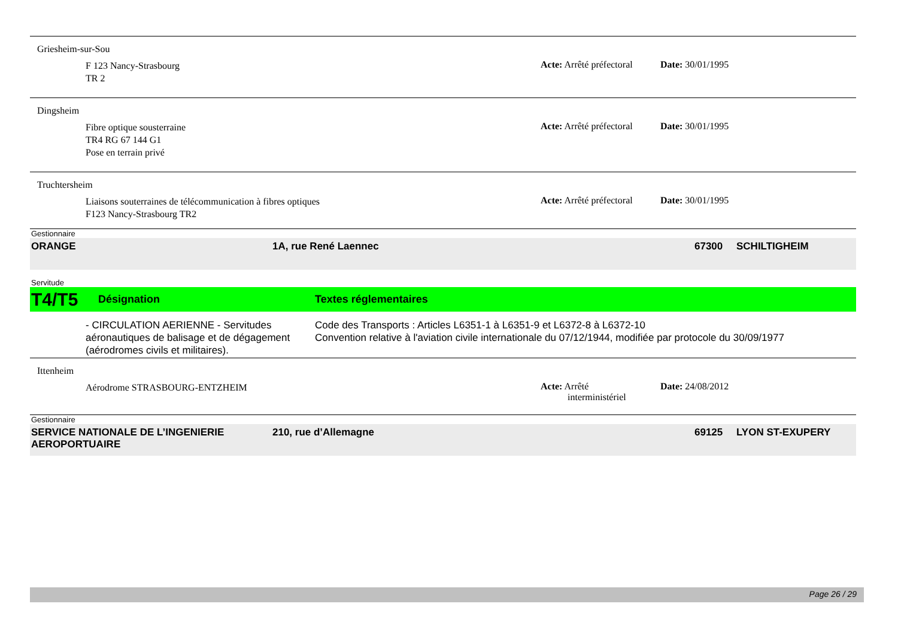Griesheim-sur-Sou
F 123 Nancy-Strasbourg
TR 2
Acte: Arrêté préfectoral
Date: 30/01/1995
Dingsheim
Fibre optique sousterraine
TR4 RG 67 144 G1
Pose en terrain privé
Acte: Arrêté préfectoral
Date: 30/01/1995
Truchtersheim
Liaisons souterraines de télécommunication à fibres optiques
F123 Nancy-Strasbourg TR2
Acte: Arrêté préfectoral
Date: 30/01/1995
Gestionnaire
ORANGE 1A, rue René Laennec 67300 SCHILTIGHEIM
Servitude
T4/T5
Désignation Textes réglementaires
- CIRCULATION AERIENNE - Servitudes aéronautiques de balisage et de dégagement (aérodromes civils et militaires).
Code des Transports : Articles L6351-1 à L6351-9 et L6372-8 à L6372-10
Convention relative à l'aviation civile internationale du 07/12/1944, modifiée par protocole du 30/09/1977
Ittenheim
Aérodrome STRASBOURG-ENTZHEIM
Acte: Arrêté
interministériel
Date: 24/08/2012
Gestionnaire
SERVICE NATIONALE DE L’INGENIERIE AEROPORTUAIRE
210, rue d’Allemagne 69125 LYON ST-EXUPERY
Page 26 / 29